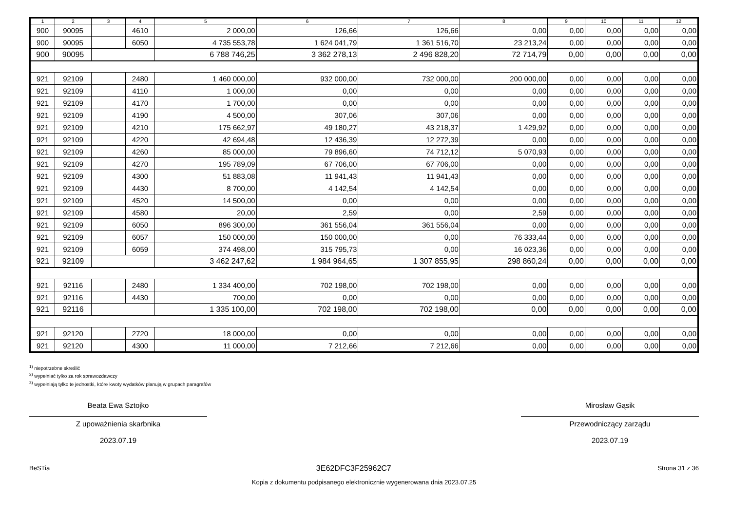| 1 | 2 | 3 | 4 | 5 | 6 | 7 | 8 | 9 | 10 | 11 | 12 |
| --- | --- | --- | --- | --- | --- | --- | --- | --- | --- | --- | --- |
| 900 | 90095 | | 4610 | 2 000,00 | 126,66 | 126,66 | 0,00 | 0,00 | 0,00 | 0,00 | 0,00 |
| 900 | 90095 | | 6050 | 4 735 553,78 | 1 624 041,79 | 1 361 516,70 | 23 213,24 | 0,00 | 0,00 | 0,00 | 0,00 |
| 900 | 90095 | | | 6 788 746,25 | 3 362 278,13 | 2 496 828,20 | 72 714,79 | 0,00 | 0,00 | 0,00 | 0,00 |
| 921 | 92109 | | 2480 | 1 460 000,00 | 932 000,00 | 732 000,00 | 200 000,00 | 0,00 | 0,00 | 0,00 | 0,00 |
| 921 | 92109 | | 4110 | 1 000,00 | 0,00 | 0,00 | 0,00 | 0,00 | 0,00 | 0,00 | 0,00 |
| 921 | 92109 | | 4170 | 1 700,00 | 0,00 | 0,00 | 0,00 | 0,00 | 0,00 | 0,00 | 0,00 |
| 921 | 92109 | | 4190 | 4 500,00 | 307,06 | 307,06 | 0,00 | 0,00 | 0,00 | 0,00 | 0,00 |
| 921 | 92109 | | 4210 | 175 662,97 | 49 180,27 | 43 218,37 | 1 429,92 | 0,00 | 0,00 | 0,00 | 0,00 |
| 921 | 92109 | | 4220 | 42 694,48 | 12 436,39 | 12 272,39 | 0,00 | 0,00 | 0,00 | 0,00 | 0,00 |
| 921 | 92109 | | 4260 | 85 000,00 | 79 896,60 | 74 712,12 | 5 070,93 | 0,00 | 0,00 | 0,00 | 0,00 |
| 921 | 92109 | | 4270 | 195 789,09 | 67 706,00 | 67 706,00 | 0,00 | 0,00 | 0,00 | 0,00 | 0,00 |
| 921 | 92109 | | 4300 | 51 883,08 | 11 941,43 | 11 941,43 | 0,00 | 0,00 | 0,00 | 0,00 | 0,00 |
| 921 | 92109 | | 4430 | 8 700,00 | 4 142,54 | 4 142,54 | 0,00 | 0,00 | 0,00 | 0,00 | 0,00 |
| 921 | 92109 | | 4520 | 14 500,00 | 0,00 | 0,00 | 0,00 | 0,00 | 0,00 | 0,00 | 0,00 |
| 921 | 92109 | | 4580 | 20,00 | 2,59 | 0,00 | 2,59 | 0,00 | 0,00 | 0,00 | 0,00 |
| 921 | 92109 | | 6050 | 896 300,00 | 361 556,04 | 361 556,04 | 0,00 | 0,00 | 0,00 | 0,00 | 0,00 |
| 921 | 92109 | | 6057 | 150 000,00 | 150 000,00 | 0,00 | 76 333,44 | 0,00 | 0,00 | 0,00 | 0,00 |
| 921 | 92109 | | 6059 | 374 498,00 | 315 795,73 | 0,00 | 16 023,36 | 0,00 | 0,00 | 0,00 | 0,00 |
| 921 | 92109 | | | 3 462 247,62 | 1 984 964,65 | 1 307 855,95 | 298 860,24 | 0,00 | 0,00 | 0,00 | 0,00 |
| 921 | 92116 | | 2480 | 1 334 400,00 | 702 198,00 | 702 198,00 | 0,00 | 0,00 | 0,00 | 0,00 | 0,00 |
| 921 | 92116 | | 4430 | 700,00 | 0,00 | 0,00 | 0,00 | 0,00 | 0,00 | 0,00 | 0,00 |
| 921 | 92116 | | | 1 335 100,00 | 702 198,00 | 702 198,00 | 0,00 | 0,00 | 0,00 | 0,00 | 0,00 |
| 921 | 92120 | | 2720 | 18 000,00 | 0,00 | 0,00 | 0,00 | 0,00 | 0,00 | 0,00 | 0,00 |
| 921 | 92120 | | 4300 | 11 000,00 | 7 212,66 | 7 212,66 | 0,00 | 0,00 | 0,00 | 0,00 | 0,00 |
<sup>1)</sup> niepotrzebne skreślić
<sup>2)</sup> wypełniać tylko za rok sprawozdawczy
<sup>3)</sup> wypełniają tylko te jednostki, które kwoty wydatków planują w grupach paragrafów
Beata Ewa Sztojko
Z upoważnienia skarbnika
2023.07.19
Mirosław Gąsik
Przewodniczący zarządu
2023.07.19
BeSTia 3E62DFC3F25962C7 Strona 31 z 36
Kopia z dokumentu podpisanego elektronicznie wygenerowana dnia 2023.07.25